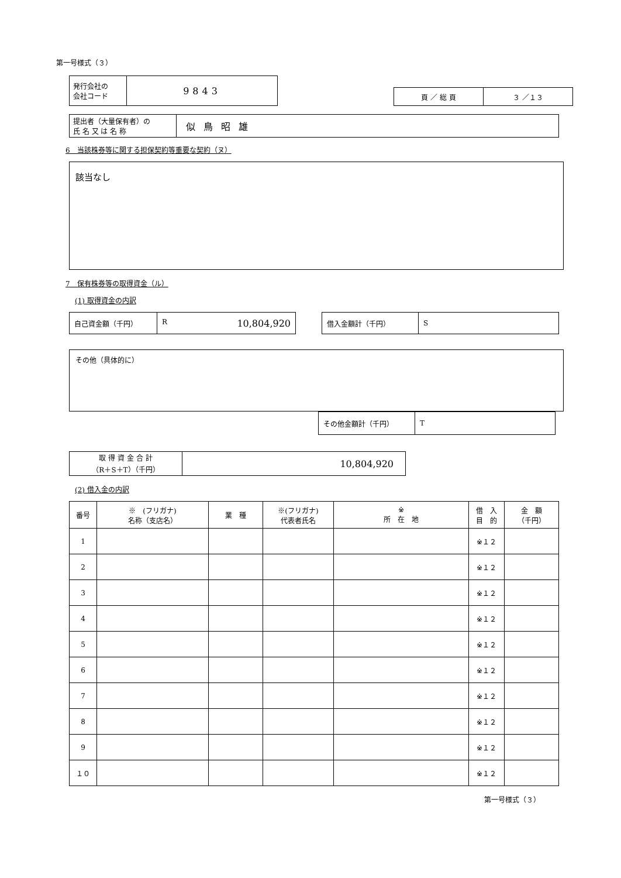第一号様式（３）
| 発行会社の 会社コード | 9843 |
| 頁 ／ 総 頁 | ３ ／１３ |
| 提出者（大量保有者）の 氏 名 又 は 名 称 | 似鳥昭雄 |
6　当該株券等に関する担保契約等重要な契約（ヌ）
該当なし
7　保有株券等の取得資金（ル）
(1) 取得資金の内訳
| 自己資金額（千円） | R 10,804,920 |
| 借入金額計（千円） | S |
その他（具体的に）
| その他金額計（千円） | T |
| 取 得 資 金 合 計 （R＋S＋T）（千円） | 10,804,920 |
(2) 借入金の内訳
| 番号 | ※ (フリガナ) 名称（支店名） | 業 種 | ※(フリガナ) 代表者氏名 | ※ 所 在 地 | 借 入 目 的 | 金 額 （千円） |
| --- | --- | --- | --- | --- | --- | --- |
| 1 | | | | | ※１２ | |
| 2 | | | | | ※１２ | |
| 3 | | | | | ※１２ | |
| 4 | | | | | ※１２ | |
| 5 | | | | | ※１２ | |
| 6 | | | | | ※１２ | |
| 7 | | | | | ※１２ | |
| 8 | | | | | ※１２ | |
| 9 | | | | | ※１２ | |
| １０ | | | | | ※１２ | |
第一号様式（３）